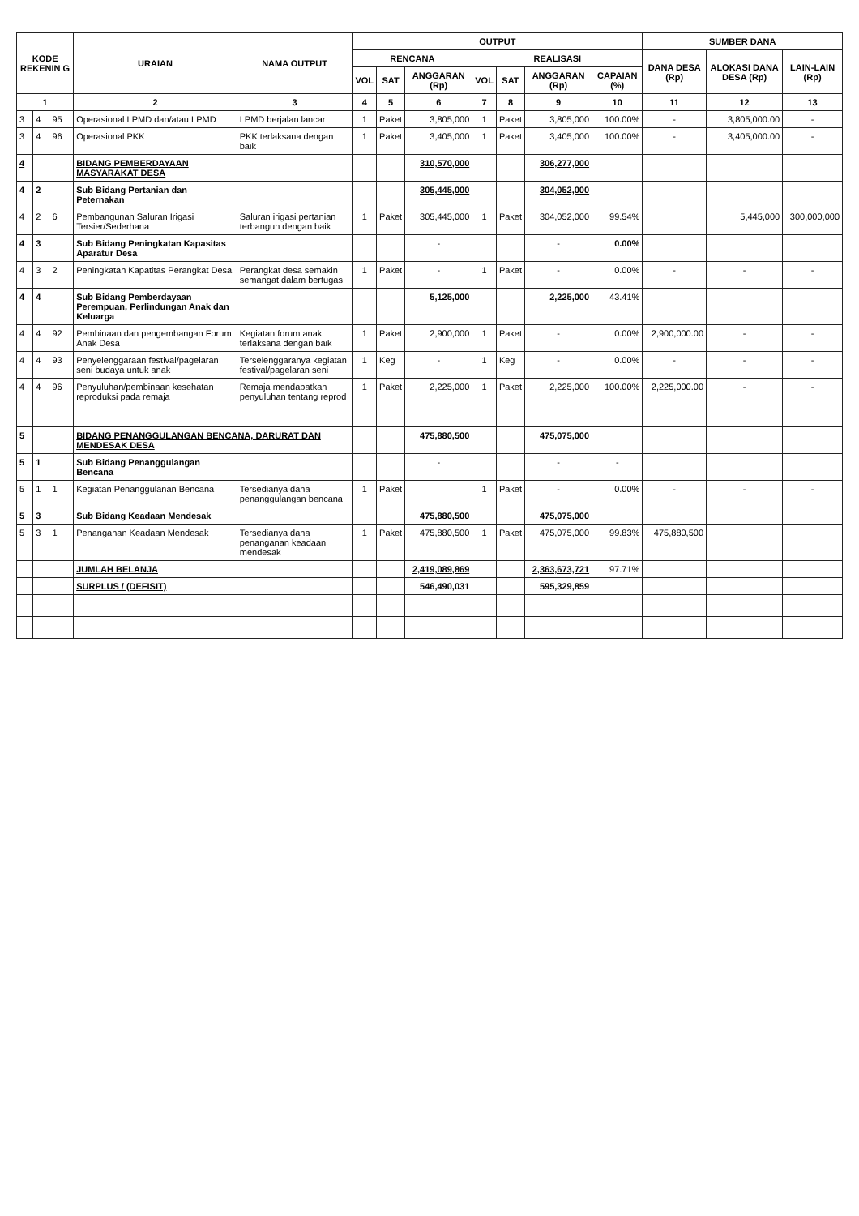| KODE REKENIN G | | | URAIAN | NAMA OUTPUT | OUTPUT | | | | | | | SUMBER DANA | | |
| --- | --- | --- | --- | --- | --- | --- | --- | --- | --- | --- | --- | --- | --- | --- |
| | | | | | RENCANA | | | REALISASI | | | | DANA DESA (Rp) | ALOKASI DANA DESA (Rp) | LAIN-LAIN (Rp) |
| | | | | | VOL | SAT | ANGGARAN (Rp) | VOL | SAT | ANGGARAN (Rp) | CAPAIAN (%) | | | |
| 1 | | | 2 | 3 | 4 | 5 | 6 | 7 | 8 | 9 | 10 | 11 | 12 | 13 |
| 3 | 4 | 95 | Operasional LPMD dan/atau LPMD | LPMD berjalan lancar | 1 | Paket | 3,805,000 | 1 | Paket | 3,805,000 | 100.00% | - | 3,805,000.00 | - |
| 3 | 4 | 96 | Operasional PKK | PKK terlaksana dengan baik | 1 | Paket | 3,405,000 | 1 | Paket | 3,405,000 | 100.00% | - | 3,405,000.00 | - |
| 4 | | | BIDANG PEMBERDAYAAN MASYARAKAT DESA | | | | 310,570,000 | | | 306,277,000 | | | | |
| 4 | 2 | | Sub Bidang Pertanian dan Peternakan | | | | 305,445,000 | | | 304,052,000 | | | | |
| 4 | 2 | 6 | Pembangunan Saluran Irigasi Tersier/Sederhana | Saluran irigasi pertanian terbangun dengan baik | 1 | Paket | 305,445,000 | 1 | Paket | 304,052,000 | 99.54% | | 5,445,000 | 300,000,000 |
| 4 | 3 | | Sub Bidang Peningkatan Kapasitas Aparatur Desa | | | | - | | | - | 0.00% | | | |
| 4 | 3 | 2 | Peningkatan Kapatitas Perangkat Desa | Perangkat desa semakin semangat dalam bertugas | 1 | Paket | - | 1 | Paket | - | 0.00% | - | - | - |
| 4 | 4 | | Sub Bidang Pemberdayaan Perempuan, Perlindungan Anak dan Keluarga | | | | 5,125,000 | | | 2,225,000 | 43.41% | | | |
| 4 | 4 | 92 | Pembinaan dan pengembangan Forum Anak Desa | Kegiatan forum anak terlaksana dengan baik | 1 | Paket | 2,900,000 | 1 | Paket | - | 0.00% | 2,900,000.00 | - | - |
| 4 | 4 | 93 | Penyelenggaraan festival/pagelaran seni budaya untuk anak | Terselenggaranya kegiatan festival/pagelaran seni | 1 | Keg | - | 1 | Keg | - | 0.00% | - | - | - |
| 4 | 4 | 96 | Penyuluhan/pembinaan kesehatan reproduksi pada remaja | Remaja mendapatkan penyuluhan tentang reprod | 1 | Paket | 2,225,000 | 1 | Paket | 2,225,000 | 100.00% | 2,225,000.00 | - | - |
| 5 | | | BIDANG PENANGGULANGAN BENCANA, DARURAT DAN MENDESAK DESA | | | | 475,880,500 | | | 475,075,000 | | | | |
| 5 | 1 | | Sub Bidang Penanggulangan Bencana | | | | - | | | - | - | | | |
| 5 | 1 | 1 | Kegiatan Penanggulanan Bencana | Tersedianya dana penanggulangan bencana | 1 | Paket | | 1 | Paket | - | 0.00% | - | - | - |
| 5 | 3 | | Sub Bidang Keadaan Mendesak | | | | 475,880,500 | | | 475,075,000 | | | | |
| 5 | 3 | 1 | Penanganan Keadaan Mendesak | Tersedianya dana penanganan keadaan mendesak | 1 | Paket | 475,880,500 | 1 | Paket | 475,075,000 | 99.83% | 475,880,500 | | |
| | | | JUMLAH BELANJA | | | | 2,419,089,869 | | | 2,363,673,721 | 97.71% | | | |
| | | | SURPLUS / (DEFISIT) | | | | 546,490,031 | | | 595,329,859 | | | | |